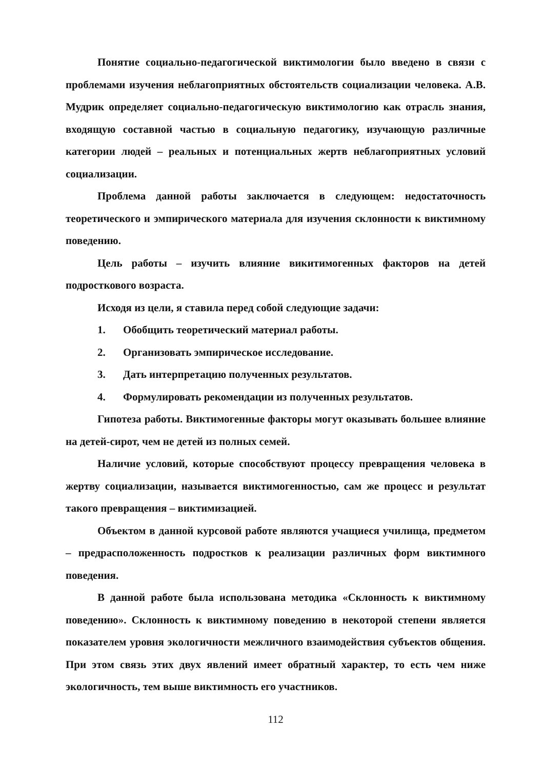Понятие социально-педагогической виктимологии было введено в связи с проблемами изучения неблагоприятных обстоятельств социализации человека. А.В. Мудрик определяет социально-педагогическую виктимологию как отрасль знания, входящую составной частью в социальную педагогику, изучающую различные категории людей – реальных и потенциальных жертв неблагоприятных условий социализации.
Проблема данной работы заключается в следующем: недостаточность теоретического и эмпирического материала для изучения склонности к виктимному поведению.
Цель работы – изучить влияние викитимогенных факторов на детей подросткового возраста.
Исходя из цели, я ставила перед собой следующие задачи:
1. Обобщить теоретический материал работы.
2. Организовать эмпирическое исследование.
3. Дать интерпретацию полученных результатов.
4. Формулировать рекомендации из полученных результатов.
Гипотеза работы. Виктимогенные факторы могут оказывать большее влияние на детей-сирот, чем не детей из полных семей.
Наличие условий, которые способствуют процессу превращения человека в жертву социализации, называется виктимогенностью, сам же процесс и результат такого превращения – виктимизацией.
Объектом в данной курсовой работе являются учащиеся училища, предметом – предрасположенность подростков к реализации различных форм виктимного поведения.
В данной работе была использована методика «Склонность к виктимному поведению». Склонность к виктимному поведению в некоторой степени является показателем уровня экологичности межличного взаимодействия субъектов общения. При этом связь этих двух явлений имеет обратный характер, то есть чем ниже экологичность, тем выше виктимность его участников.
112